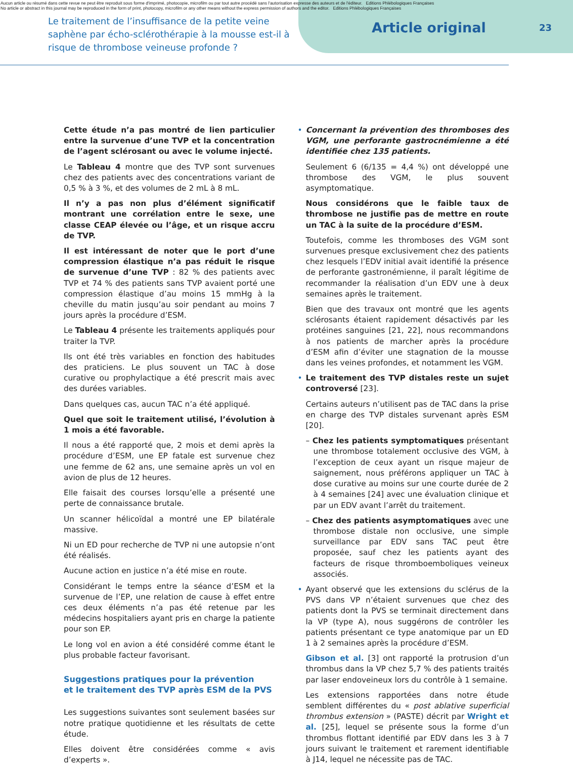Aucun article ou résumé dans cette revue ne peut être reproduit sous forme d'imprimé, photocopie, microfilm ou par tout autre procédé sans l'autorisation expresse des auteurs et de l'éditeur. Editions Phlébologiques Françaises
No article or abstract in this journal may be reproduced in the form of print, photocopy, microfilm or any other means without the express permission of authors and the editor. Editions Phlébologiques Françaises
23
Le traitement de l’insuffisance de la petite veine saphène par écho-sclérothérapie à la mousse est-il à risque de thrombose veineuse profonde ?
Article original
Cette étude n’a pas montré de lien particulier entre la survenue d’une TVP et la concentration de l’agent sclérosant ou avec le volume injecté.
Le Tableau 4 montre que des TVP sont survenues chez des patients avec des concentrations variant de 0,5 % à 3 %, et des volumes de 2 mL à 8 mL.
Il n’y a pas non plus d’élément significatif montrant une corrélation entre le sexe, une classe CEAP élevée ou l’âge, et un risque accru de TVP.
Il est intéressant de noter que le port d’une compression élastique n’a pas réduit le risque de survenue d’une TVP : 82 % des patients avec TVP et 74 % des patients sans TVP avaient porté une compression élastique d’au moins 15 mmHg à la cheville du matin jusqu’au soir pendant au moins 7 jours après la procédure d’ESM.
Le Tableau 4 présente les traitements appliqués pour traiter la TVP.
Ils ont été très variables en fonction des habitudes des praticiens. Le plus souvent un TAC à dose curative ou prophylactique a été prescrit mais avec des durées variables.
Dans quelques cas, aucun TAC n’a été appliqué.
Quel que soit le traitement utilisé, l’évolution à 1 mois a été favorable.
Il nous a été rapporté que, 2 mois et demi après la procédure d’ESM, une EP fatale est survenue chez une femme de 62 ans, une semaine après un vol en avion de plus de 12 heures.
Elle faisait des courses lorsqu’elle a présenté une perte de connaissance brutale.
Un scanner hélicoïdal a montré une EP bilatérale massive.
Ni un ED pour recherche de TVP ni une autopsie n’ont été réalisés.
Aucune action en justice n’a été mise en route.
Considérant le temps entre la séance d’ESM et la survenue de l’EP, une relation de cause à effet entre ces deux éléments n’a pas été retenue par les médecins hospitaliers ayant pris en charge la patiente pour son EP.
Le long vol en avion a été considéré comme étant le plus probable facteur favorisant.
Suggestions pratiques pour la prévention
et le traitement des TVP après ESM de la PVS
Les suggestions suivantes sont seulement basées sur notre pratique quotidienne et les résultats de cette étude.
Elles doivent être considérées comme « avis d’experts ».
• Concernant la prévention des thromboses des VGM, une perforante gastrocnémienne a été identifiée chez 135 patients.
Seulement 6 (6/135 = 4,4 %) ont développé une thrombose des VGM, le plus souvent asymptomatique.
Nous considérons que le faible taux de thrombose ne justifie pas de mettre en route un TAC à la suite de la procédure d’ESM.
Toutefois, comme les thromboses des VGM sont survenues presque exclusivement chez des patients chez lesquels l’EDV initial avait identifié la présence de perforante gastronémienne, il paraît légitime de recommander la réalisation d’un EDV une à deux semaines après le traitement.
Bien que des travaux ont montré que les agents sclérosants étaient rapidement désactivés par les protéines sanguines [21, 22], nous recommandons à nos patients de marcher après la procédure d’ESM afin d’éviter une stagnation de la mousse dans les veines profondes, et notamment les VGM.
• Le traitement des TVP distales reste un sujet controversé [23].
Certains auteurs n’utilisent pas de TAC dans la prise en charge des TVP distales survenant après ESM [20].
– Chez les patients symptomatiques présentant une thrombose totalement occlusive des VGM, à l’exception de ceux ayant un risque majeur de saignement, nous préférons appliquer un TAC à dose curative au moins sur une courte durée de 2 à 4 semaines [24] avec une évaluation clinique et par un EDV avant l’arrêt du traitement.
– Chez des patients asymptomatiques avec une thrombose distale non occlusive, une simple surveillance par EDV sans TAC peut être proposée, sauf chez les patients ayant des facteurs de risque thromboemboliques veineux associés.
• Ayant observé que les extensions du sclérus de la PVS dans VP n’étaient survenues que chez des patients dont la PVS se terminait directement dans la VP (type A), nous suggérons de contrôler les patients présentant ce type anatomique par un ED 1 à 2 semaines après la procédure d’ESM.
Gibson et al. [3] ont rapporté la protrusion d’un thrombus dans la VP chez 5,7 % des patients traités par laser endoveineux lors du contrôle à 1 semaine.
Les extensions rapportées dans notre étude semblent différentes du « post ablative superficial thrombus extension » (PASTE) décrit par Wright et al. [25], lequel se présente sous la forme d’un thrombus flottant identifié par EDV dans les 3 à 7 jours suivant le traitement et rarement identifiable à J14, lequel ne nécessite pas de TAC.